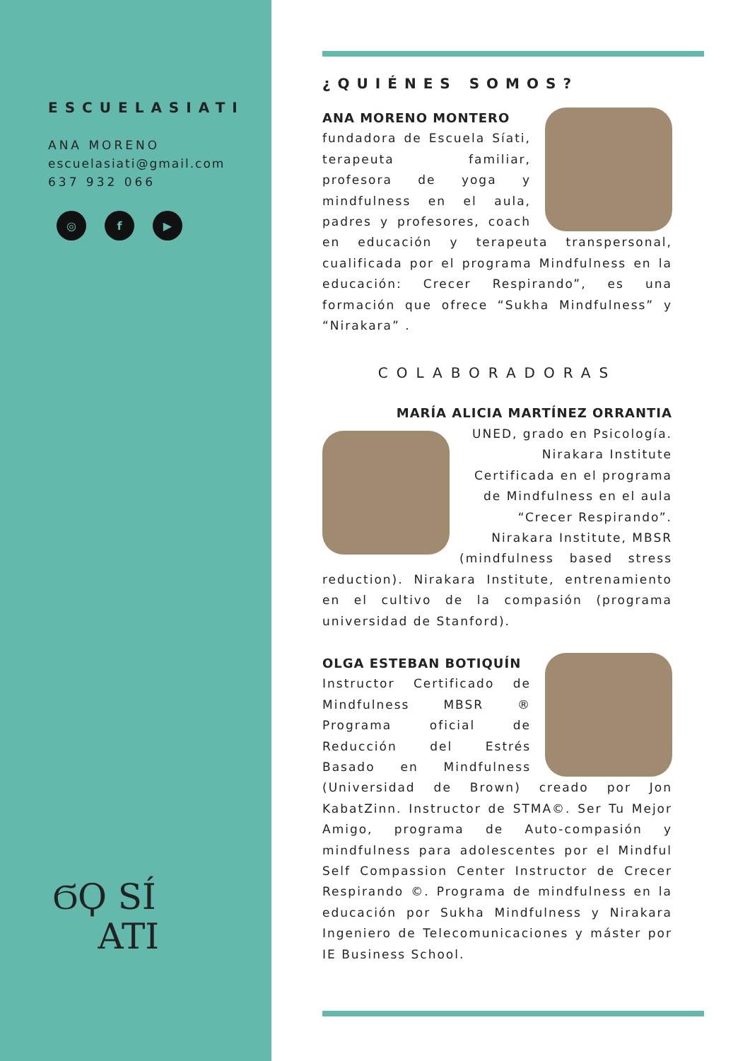ESCUELASIATI
ANA MORENO
escuelasiati@gmail.com
637 932 066
◎ f ▶
ϬϘ SÍ
ATI
¿QUIÉNES SOMOS?
ANA MORENO MONTERO
fundadora de Escuela Síati, terapeuta familiar, profesora de yoga y mindfulness en el aula, padres y profesores, coach en educación y terapeuta transpersonal, cualificada por el programa Mindfulness en la educación: Crecer Respirando”, es una formación que ofrece “Sukha Mindfulness” y “Nirakara” .
COLABORADORAS
MARÍA ALICIA MARTÍNEZ ORRANTIA
UNED, grado en Psicología. Nirakara Institute Certificada en el programa de Mindfulness en el aula “Crecer Respirando”. Nirakara Institute, MBSR
(mindfulness based stress reduction). Nirakara Institute, entrenamiento en el cultivo de la compasión (programa universidad de Stanford).
OLGA ESTEBAN BOTIQUÍN
Instructor Certificado de Mindfulness MBSR ® Programa oficial de Reducción del Estrés Basado en Mindfulness (Universidad de Brown) creado por Jon KabatZinn. Instructor de STMA©. Ser Tu Mejor Amigo, programa de Auto-compasión y mindfulness para adolescentes por el Mindful Self Compassion Center Instructor de Crecer Respirando ©. Programa de mindfulness en la educación por Sukha Mindfulness y Nirakara Ingeniero de Telecomunicaciones y máster por IE Business School.